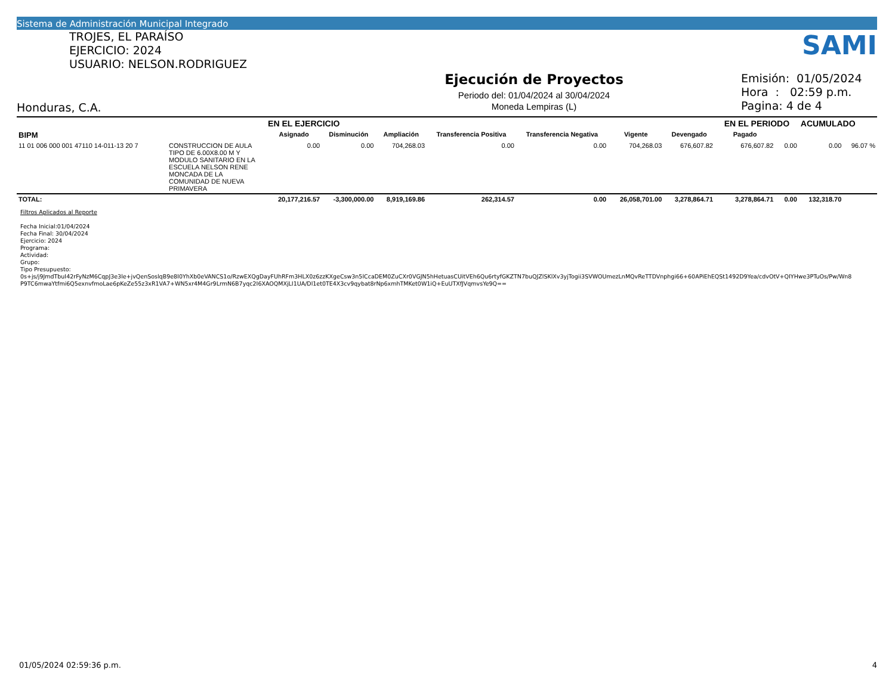Sistema de Administración Municipal Integrado
SAMI
TROJES, EL PARAÍSO
EJERCICIO: 2024
USUARIO: NELSON.RODRIGUEZ
Honduras, C.A.
Ejecución de Proyectos
Periodo del: 01/04/2024 al 30/04/2024
Moneda Lempiras (L)
Emisión: 01/05/2024
Hora : 02:59 p.m.
Pagina: 4 de 4
| | | EN EL EJERCICIO | | | | | | | EN EL PERIODO | | ACUMULADO | |
| --- | --- | --- | --- | --- | --- | --- | --- | --- | --- | --- | --- | --- |
| BIPM | | Asignado | Disminución | Ampliación | Transferencia Positiva | Transferencia Negativa | Vigente | Devengado | Pagado | | | |
| 11 01 006 000 001 47110 14-011-13 20 7 | CONSTRUCCION DE AULA TIPO DE 6.00X8.00 M Y MODULO SANITARIO EN LA ESCUELA NELSON RENE MONCADA DE LA COMUNIDAD DE NUEVA PRIMAVERA | 0.00 | 0.00 | 704,268.03 | 0.00 | 0.00 | 704,268.03 | 676,607.82 | 676,607.82 | 0.00 | 0.00 | 96.07 % |
| TOTAL: | | 20,177,216.57 | -3,300,000.00 | 8,919,169.86 | 262,314.57 | 0.00 | 26,058,701.00 | 3,278,864.71 | 3,278,864.71 | 0.00 | 132,318.70 | |
Filtros Aplicados al Reporte
Fecha Inicial:01/04/2024
Fecha Final: 30/04/2024
Ejercicio: 2024
Programa:
Actividad:
Grupo:
Tipo Presupuesto:
0s+js/j9JmdTbuI42rFyNzM6CqpJ3e3le+jvQenSoslqB9e8I0YhXb0eVANCS1o/RzwEXQgDayFUhRFm3HLX0z6zzKXgeCsw3n5lCcaDEM0ZuCXr0VGJN5hHetuasCUitVEh6Qu6rtyfGKZTN7buQJZlSKlXv3yjTogii3SVWOUmezLnMQvReTTDVnphgi66+60APiEhEQSt1492D9Yea/cdvOtV+QIYHwe3PTuOs/Pw/Wn8
P9TC6mwaYtfmi6Q5exnvfmoLae6pKeZe55z3xR1VA7+WN5xr4M4Gr9LrmN6B7yqc2I6XAOQMXjLI1UA/Dl1et0TE4X3cv9qybat8rNp6xmhTMKet0W1iQ+EuUTXfJVqmvsYe9Q==
01/05/2024 02:59:36 p.m. 4